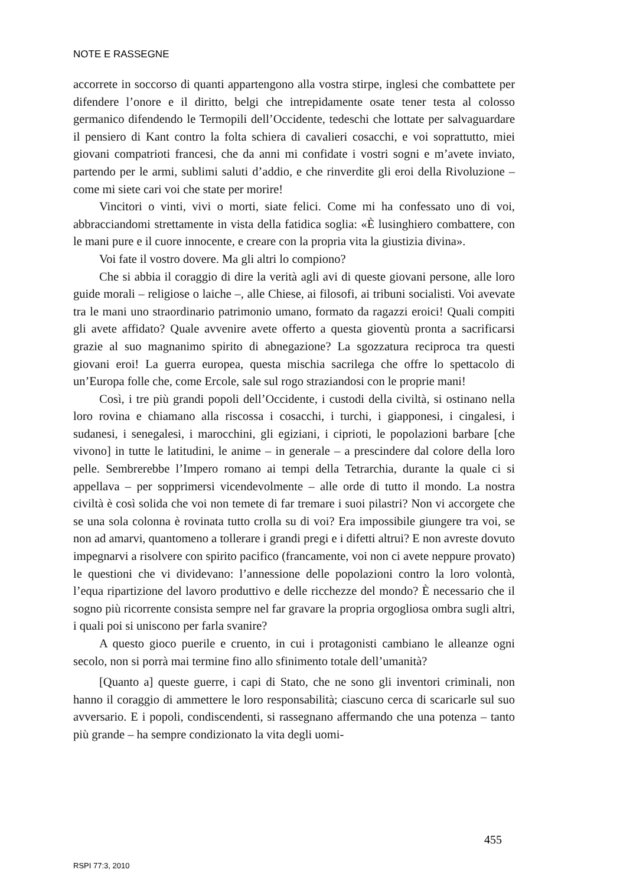NOTE E RASSEGNE
accorrete in soccorso di quanti appartengono alla vostra stirpe, inglesi che combattete per difendere l’onore e il diritto, belgi che intrepidamente osate tener testa al colosso germanico difendendo le Termopili dell’Occidente, tedeschi che lottate per salvaguardare il pensiero di Kant contro la folta schiera di cavalieri cosacchi, e voi soprattutto, miei giovani compatrioti francesi, che da anni mi confidate i vostri sogni e m’avete inviato, partendo per le armi, sublimi saluti d’addio, e che rinverdite gli eroi della Rivoluzione – come mi siete cari voi che state per morire!
Vincitori o vinti, vivi o morti, siate felici. Come mi ha confessato uno di voi, abbracciandomi strettamente in vista della fatidica soglia: «È lusinghiero combattere, con le mani pure e il cuore innocente, e creare con la propria vita la giustizia divina».
Voi fate il vostro dovere. Ma gli altri lo compiono?
Che si abbia il coraggio di dire la verità agli avi di queste giovani persone, alle loro guide morali – religiose o laiche –, alle Chiese, ai filosofi, ai tribuni socialisti. Voi avevate tra le mani uno straordinario patrimonio umano, formato da ragazzi eroici! Quali compiti gli avete affidato? Quale avvenire avete offerto a questa gioventù pronta a sacrificarsi grazie al suo magnanimo spirito di abnegazione? La sgozzatura reciproca tra questi giovani eroi! La guerra europea, questa mischia sacrilega che offre lo spettacolo di un’Europa folle che, come Ercole, sale sul rogo straziandosi con le proprie mani!
Così, i tre più grandi popoli dell’Occidente, i custodi della civiltà, si ostinano nella loro rovina e chiamano alla riscossa i cosacchi, i turchi, i giapponesi, i cingalesi, i sudanesi, i senegalesi, i marocchini, gli egiziani, i ciprioti, le popolazioni barbare [che vivono] in tutte le latitudini, le anime – in generale – a prescindere dal colore della loro pelle. Sembrerebbe l’Impero romano ai tempi della Tetrarchia, durante la quale ci si appellava – per sopprimersi vicendevolmente – alle orde di tutto il mondo. La nostra civiltà è così solida che voi non temete di far tremare i suoi pilastri? Non vi accorgete che se una sola colonna è rovinata tutto crolla su di voi? Era impossibile giungere tra voi, se non ad amarvi, quantomeno a tollerare i grandi pregi e i difetti altrui? E non avreste dovuto impegnarvi a risolvere con spirito pacifico (francamente, voi non ci avete neppure provato) le questioni che vi dividevano: l’annessione delle popolazioni contro la loro volontà, l’equa ripartizione del lavoro produttivo e delle ricchezze del mondo? È necessario che il sogno più ricorrente consista sempre nel far gravare la propria orgogliosa ombra sugli altri, i quali poi si uniscono per farla svanire?
A questo gioco puerile e cruento, in cui i protagonisti cambiano le alleanze ogni secolo, non si porrà mai termine fino allo sfinimento totale dell’umanità?
[Quanto a] queste guerre, i capi di Stato, che ne sono gli inventori criminali, non hanno il coraggio di ammettere le loro responsabilità; ciascuno cerca di scaricarle sul suo avversario. E i popoli, condiscendenti, si rassegnano affermando che una potenza – tanto più grande – ha sempre condizionato la vita degli uomi-
455
RSPI 77:3, 2010